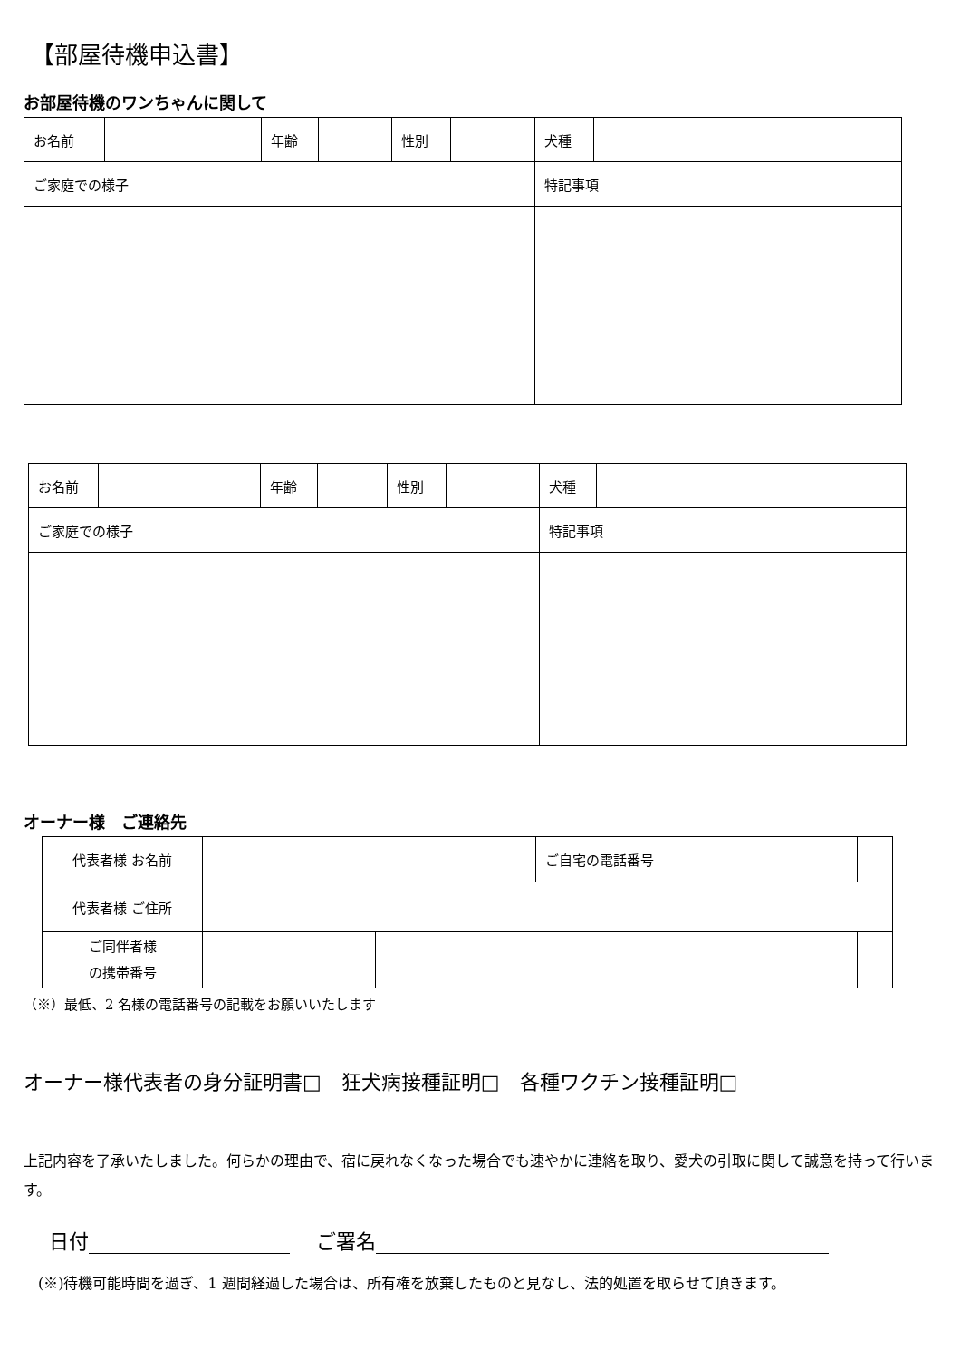【部屋待機申込書】
お部屋待機のワンちゃんに関して
| お名前 | | 年齢 | | 性別 | | 犬種 | |
| ご家庭での様子 | | | | | | 特記事項 | |
| お名前 | | 年齢 | | 性別 | | 犬種 | |
| ご家庭での様子 | | | | | | 特記事項 | |
オーナー様　ご連絡先
| 代表者様 お名前 | | | ご自宅の電話番号 | | |
| 代表者様 ご住所 | | | | | |
| ご同伴者様 の携帯番号 | | | | | |
（※）最低、2 名様の電話番号の記載をお願いいたします
オーナー様代表者の身分証明書□　狂犬病接種証明□　各種ワクチン接種証明□
上記内容を了承いたしました。何らかの理由で、宿に戻れなくなった場合でも速やかに連絡を取り、愛犬の引取に関して誠意を持って行います。
日付 　 ご署名
(※)待機可能時間を過ぎ、1 週間経過した場合は、所有権を放棄したものと見なし、法的処置を取らせて頂きます。